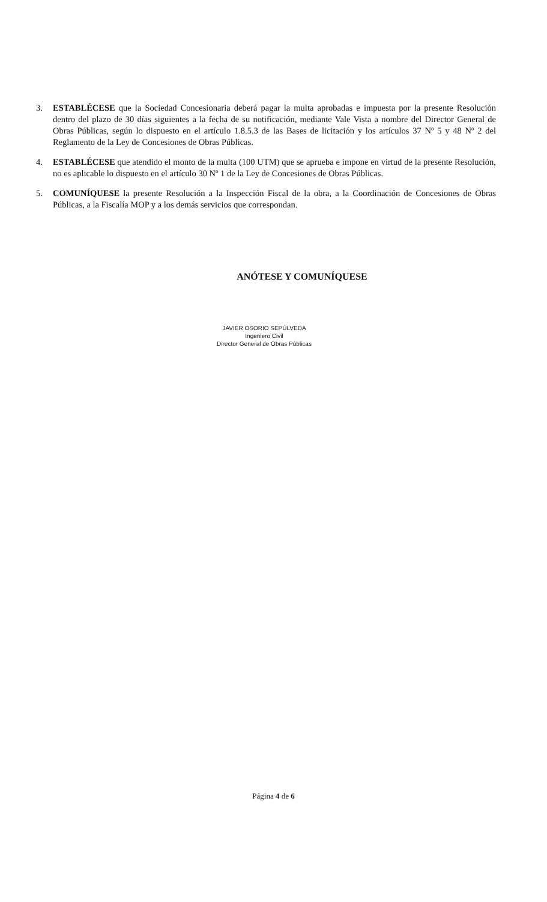3. ESTABLÉCESE que la Sociedad Concesionaria deberá pagar la multa aprobadas e impuesta por la presente Resolución dentro del plazo de 30 días siguientes a la fecha de su notificación, mediante Vale Vista a nombre del Director General de Obras Públicas, según lo dispuesto en el artículo 1.8.5.3 de las Bases de licitación y los artículos 37 Nº 5 y 48 Nº 2 del Reglamento de la Ley de Concesiones de Obras Públicas.
4. ESTABLÉCESE que atendido el monto de la multa (100 UTM) que se aprueba e impone en virtud de la presente Resolución, no es aplicable lo dispuesto en el artículo 30 Nº 1 de la Ley de Concesiones de Obras Públicas.
5. COMUNÍQUESE la presente Resolución a la Inspección Fiscal de la obra, a la Coordinación de Concesiones de Obras Públicas, a la Fiscalía MOP y a los demás servicios que correspondan.
ANÓTESE Y COMUNÍQUESE
JAVIER OSORIO SEPÚLVEDA
Ingeniero Civil
Director General de Obras Públicas
Página 4 de 6